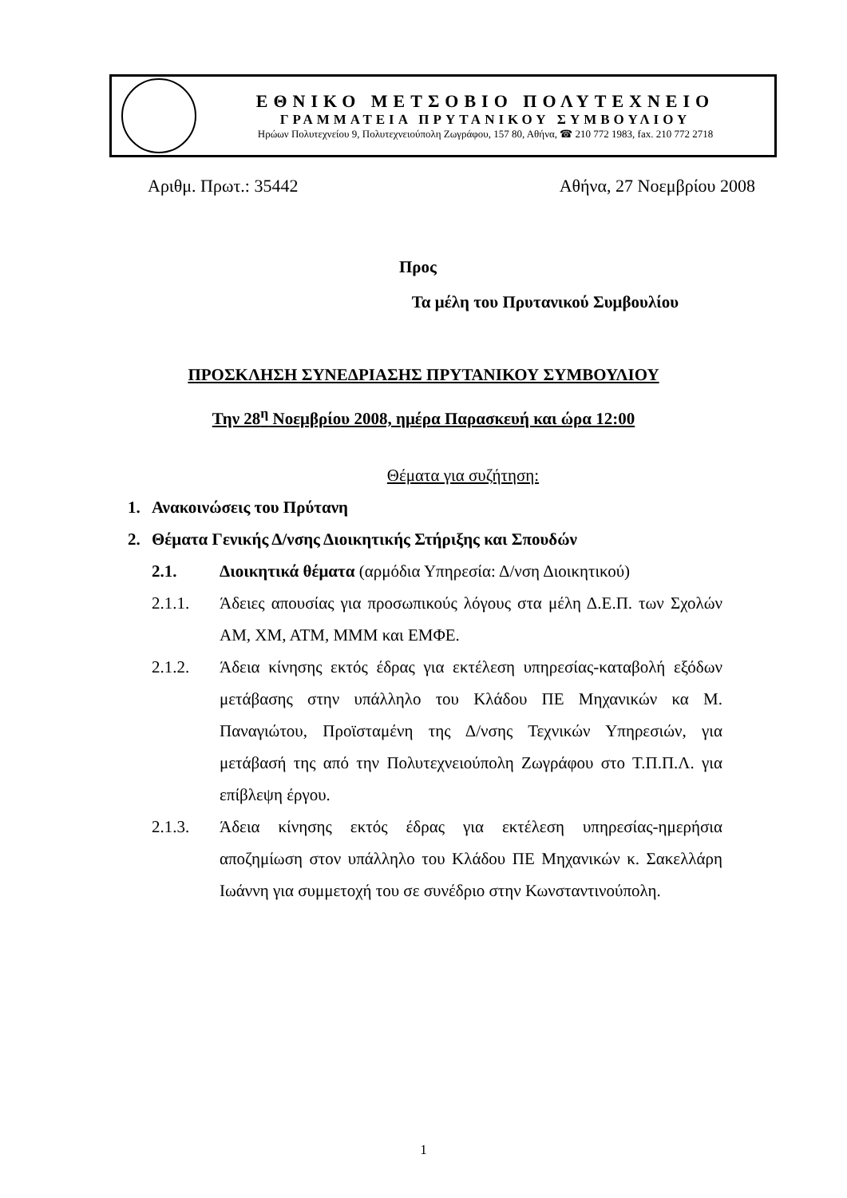ΕΘΝΙΚΟ ΜΕΤΣΟΒΙΟ ΠΟΛΥΤΕΧΝΕΙΟ
ΓΡΑΜΜΑΤΕΙΑ ΠΡΥΤΑΝΙΚΟΥ ΣΥΜΒΟΥΛΙΟΥ
Ηρώων Πολυτεχνείου 9, Πολυτεχνειούπολη Ζωγράφου, 157 80, Αθήνα, ☎ 210 772 1983, fax. 210 772 2718
Αριθμ. Πρωτ.: 35442 Αθήνα, 27 Νοεμβρίου 2008
Προς
Τα μέλη του Πρυτανικού Συμβουλίου
ΠΡΟΣΚΛΗΣΗ ΣΥΝΕΔΡΙΑΣΗΣ ΠΡΥΤΑΝΙΚΟΥ ΣΥΜΒΟΥΛΙΟΥ
Την 28<sup>η</sup> Νοεμβρίου 2008, ημέρα Παρασκευή και ώρα 12:00
Θέματα για συζήτηση:
1. Ανακοινώσεις του Πρύτανη
2. Θέματα Γενικής Δ/νσης Διοικητικής Στήριξης και Σπουδών
2.1. Διοικητικά θέματα (αρμόδια Υπηρεσία: Δ/νση Διοικητικού)
2.1.1. Άδειες απουσίας για προσωπικούς λόγους στα μέλη Δ.Ε.Π. των Σχολών ΑΜ, ΧΜ, ΑΤΜ, ΜΜΜ και ΕΜΦΕ.
2.1.2. Άδεια κίνησης εκτός έδρας για εκτέλεση υπηρεσίας-καταβολή εξόδων μετάβασης στην υπάλληλο του Κλάδου ΠΕ Μηχανικών κα Μ. Παναγιώτου, Προϊσταμένη της Δ/νσης Τεχνικών Υπηρεσιών, για μετάβασή της από την Πολυτεχνειούπολη Ζωγράφου στο Τ.Π.Π.Λ. για επίβλεψη έργου.
2.1.3. Άδεια κίνησης εκτός έδρας για εκτέλεση υπηρεσίας-ημερήσια αποζημίωση στον υπάλληλο του Κλάδου ΠΕ Μηχανικών κ. Σακελλάρη Ιωάννη για συμμετοχή του σε συνέδριο στην Κωνσταντινούπολη.
1